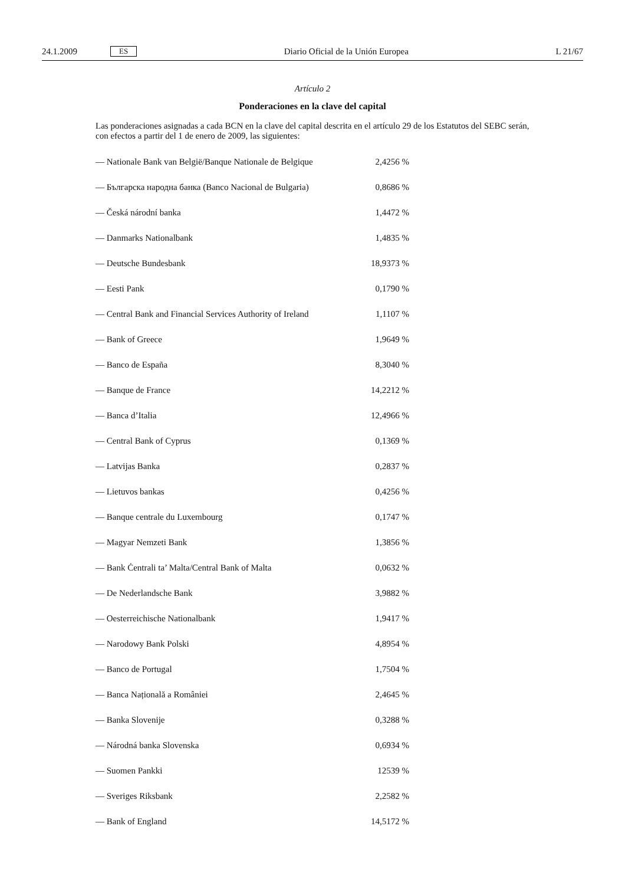24.1.2009 ES Diario Oficial de la Unión Europea L 21/67
Artículo 2
Ponderaciones en la clave del capital
Las ponderaciones asignadas a cada BCN en la clave del capital descrita en el artículo 29 de los Estatutos del SEBC serán, con efectos a partir del 1 de enero de 2009, las siguientes:
| — Nationale Bank van België/Banque Nationale de Belgique | 2,4256 % |
| — Българска народна банка (Banco Nacional de Bulgaria) | 0,8686 % |
| — Česká národní banka | 1,4472 % |
| — Danmarks Nationalbank | 1,4835 % |
| — Deutsche Bundesbank | 18,9373 % |
| — Eesti Pank | 0,1790 % |
| — Central Bank and Financial Services Authority of Ireland | 1,1107 % |
| — Bank of Greece | 1,9649 % |
| — Banco de España | 8,3040 % |
| — Banque de France | 14,2212 % |
| — Banca d’Italia | 12,4966 % |
| — Central Bank of Cyprus | 0,1369 % |
| — Latvijas Banka | 0,2837 % |
| — Lietuvos bankas | 0,4256 % |
| — Banque centrale du Luxembourg | 0,1747 % |
| — Magyar Nemzeti Bank | 1,3856 % |
| — Bank Ċentrali ta’ Malta/Central Bank of Malta | 0,0632 % |
| — De Nederlandsche Bank | 3,9882 % |
| — Oesterreichische Nationalbank | 1,9417 % |
| — Narodowy Bank Polski | 4,8954 % |
| — Banco de Portugal | 1,7504 % |
| — Banca Națională a României | 2,4645 % |
| — Banka Slovenije | 0,3288 % |
| — Národná banka Slovenska | 0,6934 % |
| — Suomen Pankki | 12539 % |
| — Sveriges Riksbank | 2,2582 % |
| — Bank of England | 14,5172 % |